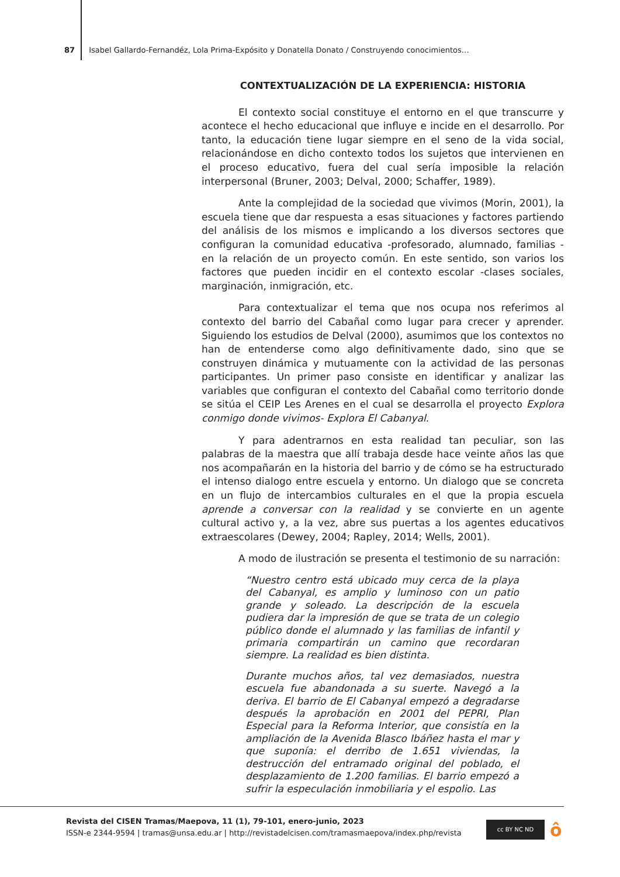87 Isabel Gallardo-Fernandéz, Lola Prima-Expósito y Donatella Donato / Construyendo conocimientos…
CONTEXTUALIZACIÓN DE LA EXPERIENCIA: HISTORIA
El contexto social constituye el entorno en el que transcurre y acontece el hecho educacional que influye e incide en el desarrollo. Por tanto, la educación tiene lugar siempre en el seno de la vida social, relacionándose en dicho contexto todos los sujetos que intervienen en el proceso educativo, fuera del cual sería imposible la relación interpersonal (Bruner, 2003; Delval, 2000; Schaffer, 1989).
Ante la complejidad de la sociedad que vivimos (Morin, 2001), la escuela tiene que dar respuesta a esas situaciones y factores partiendo del análisis de los mismos e implicando a los diversos sectores que configuran la comunidad educativa -profesorado, alumnado, familias - en la relación de un proyecto común. En este sentido, son varios los factores que pueden incidir en el contexto escolar -clases sociales, marginación, inmigración, etc.
Para contextualizar el tema que nos ocupa nos referimos al contexto del barrio del Cabañal como lugar para crecer y aprender. Siguiendo los estudios de Delval (2000), asumimos que los contextos no han de entenderse como algo definitivamente dado, sino que se construyen dinámica y mutuamente con la actividad de las personas participantes. Un primer paso consiste en identificar y analizar las variables que configuran el contexto del Cabañal como territorio donde se sitúa el CEIP Les Arenes en el cual se desarrolla el proyecto Explora conmigo donde vivimos- Explora El Cabanyal.
Y para adentrarnos en esta realidad tan peculiar, son las palabras de la maestra que allí trabaja desde hace veinte años las que nos acompañarán en la historia del barrio y de cómo se ha estructurado el intenso dialogo entre escuela y entorno. Un dialogo que se concreta en un flujo de intercambios culturales en el que la propia escuela aprende a conversar con la realidad y se convierte en un agente cultural activo y, a la vez, abre sus puertas a los agentes educativos extraescolares (Dewey, 2004; Rapley, 2014; Wells, 2001).
A modo de ilustración se presenta el testimonio de su narración:
“Nuestro centro está ubicado muy cerca de la playa del Cabanyal, es amplio y luminoso con un patio grande y soleado. La descripción de la escuela pudiera dar la impresión de que se trata de un colegio público donde el alumnado y las familias de infantil y primaria compartirán un camino que recordaran siempre. La realidad es bien distinta.
Durante muchos años, tal vez demasiados, nuestra escuela fue abandonada a su suerte. Navegó a la deriva. El barrio de El Cabanyal empezó a degradarse después la aprobación en 2001 del PEPRI, Plan Especial para la Reforma Interior, que consistía en la ampliación de la Avenida Blasco Ibáñez hasta el mar y que suponía: el derribo de 1.651 viviendas, la destrucción del entramado original del poblado, el desplazamiento de 1.200 familias. El barrio empezó a sufrir la especulación inmobiliaria y el espolio. Las
Revista del CISEN Tramas/Maepova, 11 (1), 79-101, enero-junio, 2023
ISSN-e 2344-9594 | tramas@unsa.edu.ar | http://revistadelcisen.com/tramasmaepova/index.php/revista
cc BY NC ND ô